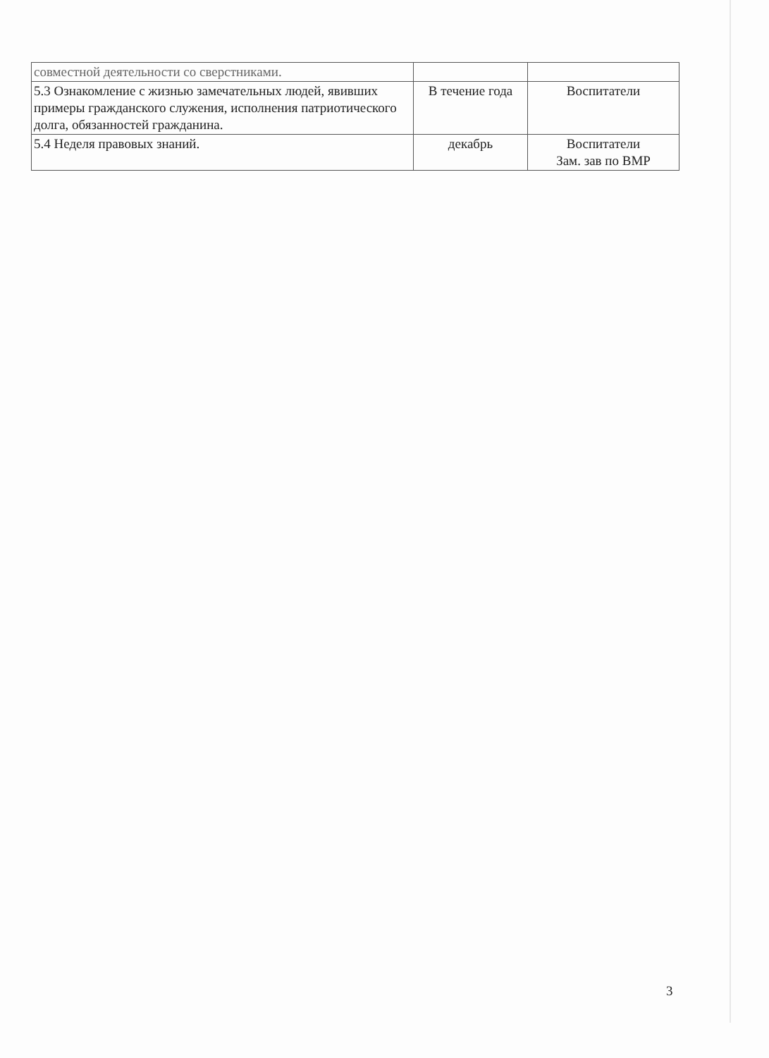| совместной деятельности со сверстниками. | | |
| 5.3 Ознакомление с жизнью замечательных людей, явивших примеры гражданского служения, исполнения патриотического долга, обязанностей гражданина. | В течение года | Воспитатели |
| 5.4 Неделя правовых знаний. | декабрь | Воспитатели Зам. зав по ВМР |
3